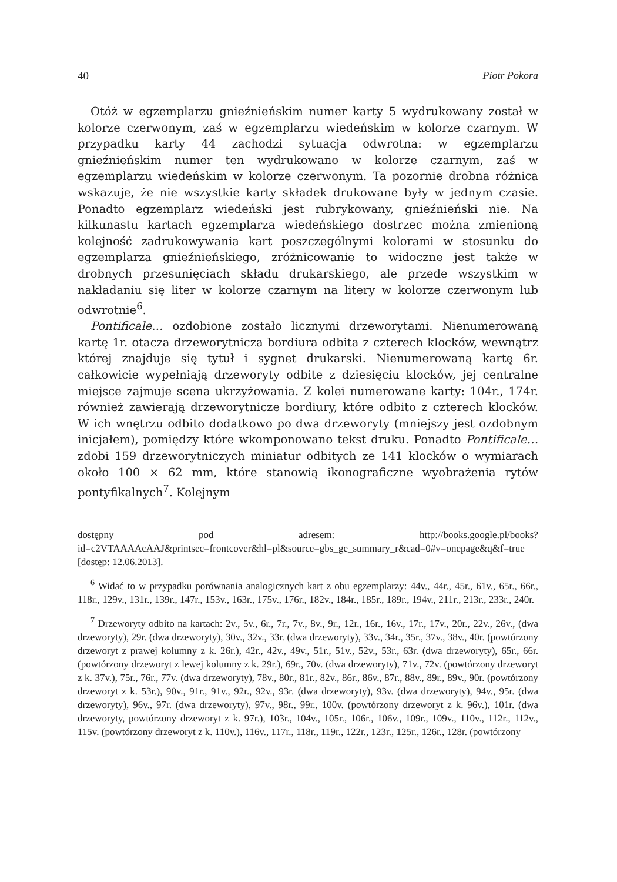40 Piotr Pokora
Otóż w egzemplarzu gnieźnieńskim numer karty 5 wydrukowany został w kolorze czerwonym, zaś w egzemplarzu wiedeńskim w kolorze czarnym. W przypadku karty 44 zachodzi sytuacja odwrotna: w egzemplarzu gnieźnieńskim numer ten wydrukowano w kolorze czarnym, zaś w egzemplarzu wiedeńskim w kolorze czerwonym. Ta pozornie drobna różnica wskazuje, że nie wszystkie karty składek drukowane były w jednym czasie. Ponadto egzemplarz wiedeński jest rubrykowany, gnieźnieński nie. Na kilkunastu kartach egzemplarza wiedeńskiego dostrzec można zmienioną kolejność zadrukowywania kart poszczególnymi kolorami w stosunku do egzemplarza gnieźnieńskiego, zróżnicowanie to widoczne jest także w drobnych przesunięciach składu drukarskiego, ale przede wszystkim w nakładaniu się liter w kolorze czarnym na litery w kolorze czerwonym lub odwrotnie<sup>6</sup>.
Pontificale… ozdobione zostało licznymi drzeworytami. Nienumerowaną kartę 1r. otacza drzeworytnicza bordiura odbita z czterech klocków, wewnątrz której znajduje się tytuł i sygnet drukarski. Nienumerowaną kartę 6r. całkowicie wypełniają drzeworyty odbite z dziesięciu klocków, jej centralne miejsce zajmuje scena ukrzyżowania. Z kolei numerowane karty: 104r., 174r. również zawierają drzeworytnicze bordiury, które odbito z czterech klocków. W ich wnętrzu odbito dodatkowo po dwa drzeworyty (mniejszy jest ozdobnym inicjałem), pomiędzy które wkomponowano tekst druku. Ponadto Pontificale… zdobi 159 drzeworytniczych miniatur odbitych ze 141 klocków o wymiarach około 100 × 62 mm, które stanowią ikonograficzne wyobrażenia rytów pontyfikalnych<sup>7</sup>. Kolejnym
dostępny pod adresem: http://books.google.pl/books?id=c2VTAAAAcAAJ&printsec=frontcover&hl=pl&source=gbs_ge_summary_r&cad=0#v=onepage&q&f=true [dostęp: 12.06.2013].
<sup>6</sup> Widać to w przypadku porównania analogicznych kart z obu egzemplarzy: 44v., 44r., 45r., 61v., 65r., 66r., 118r., 129v., 131r., 139r., 147r., 153v., 163r., 175v., 176r., 182v., 184r., 185r., 189r., 194v., 211r., 213r., 233r., 240r.
<sup>7</sup> Drzeworyty odbito na kartach: 2v., 5v., 6r., 7r., 7v., 8v., 9r., 12r., 16r., 16v., 17r., 17v., 20r., 22v., 26v., (dwa drzeworyty), 29r. (dwa drzeworyty), 30v., 32v., 33r. (dwa drzeworyty), 33v., 34r., 35r., 37v., 38v., 40r. (powtórzony drzeworyt z prawej kolumny z k. 26r.), 42r., 42v., 49v., 51r., 51v., 52v., 53r., 63r. (dwa drzeworyty), 65r., 66r. (powtórzony drzeworyt z lewej kolumny z k. 29r.), 69r., 70v. (dwa drzeworyty), 71v., 72v. (powtórzony drzeworyt z k. 37v.), 75r., 76r., 77v. (dwa drzeworyty), 78v., 80r., 81r., 82v., 86r., 86v., 87r., 88v., 89r., 89v., 90r. (powtórzony drzeworyt z k. 53r.), 90v., 91r., 91v., 92r., 92v., 93r. (dwa drzeworyty), 93v. (dwa drzeworyty), 94v., 95r. (dwa drzeworyty), 96v., 97r. (dwa drzeworyty), 97v., 98r., 99r., 100v. (powtórzony drzeworyt z k. 96v.), 101r. (dwa drzeworyty, powtórzony drzeworyt z k. 97r.), 103r., 104v., 105r., 106r., 106v., 109r., 109v., 110v., 112r., 112v., 115v. (powtórzony drzeworyt z k. 110v.), 116v., 117r., 118r., 119r., 122r., 123r., 125r., 126r., 128r. (powtórzony